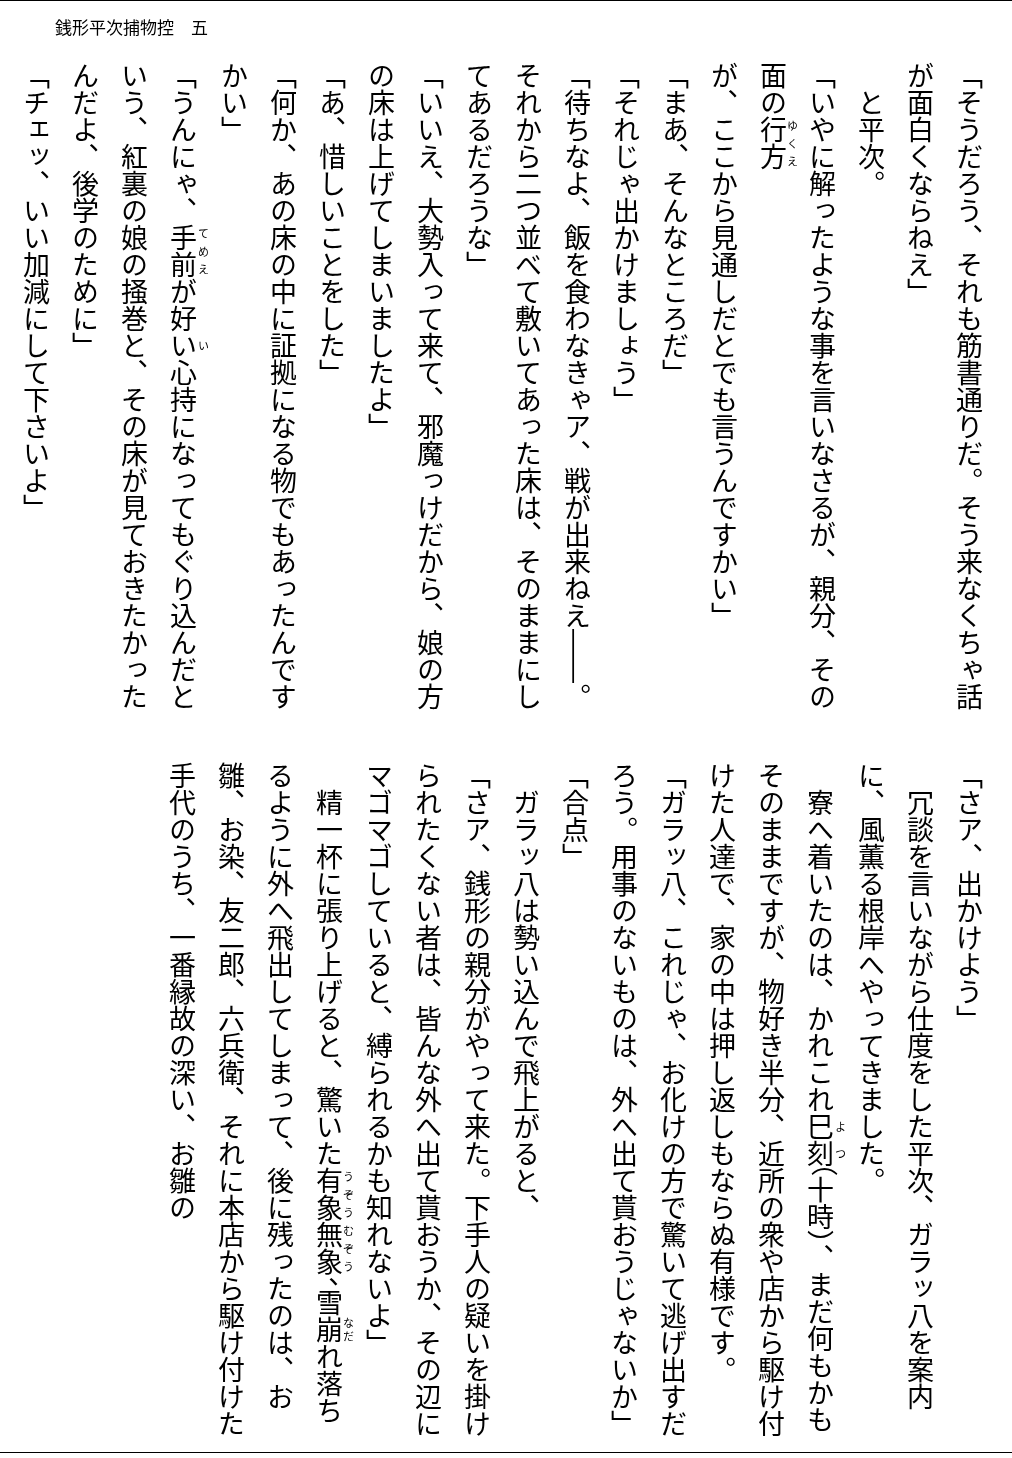銭形平次捕物控　五
「そうだろう、それも筋書通りだ。そう来なくちゃ話が面白くならねえ」
　と平次。
「いやに解ったような事を言いなさるが、親分、その面の行方が、ここから見通しだとでも言うんですかい」
「まあ、そんなところだ」
「それじゃ出かけましょう」
「待ちなよ、飯を食わなきゃア、戦が出来ねえ――。それから二つ並べて敷いてあった床は、そのままにしてあるだろうな」
「いいえ、大勢入って来て、邪魔っけだから、娘の方の床は上げてしまいましたよ」
「あ、惜しいことをした」
「何か、あの床の中に証拠になる物でもあったんですかい」
「うんにゃ、手前が好い心持になってもぐり込んだという、紅裏の娘の掻巻と、その床が見ておきたかったんだよ、後学のために」
「チェッ、いい加減にして下さいよ」
「さア、出かけよう」
　冗談を言いながら仕度をした平次、ガラッ八を案内に、風薫る根岸へやってきました。
　寮へ着いたのは、かれこれ巳刻（十時）、まだ何もかもそのままですが、物好き半分、近所の衆や店から駆け付けた人達で、家の中は押し返しもならぬ有様です。
「ガラッ八、これじゃ、お化けの方で驚いて逃げ出すだろう。用事のないものは、外へ出て貰おうじゃないか」
「合点」
　ガラッ八は勢い込んで飛上がると、
「さア、銭形の親分がやって来た。下手人の疑いを掛けられたくない者は、皆んな外へ出て貰おうか、その辺にマゴマゴしていると、縛られるかも知れないよ」
　精一杯に張り上げると、驚いた有象無象、雪崩れ落ちるように外へ飛出してしまって、後に残ったのは、お雛、お染、友二郎、六兵衛、それに本店から駆け付けた手代のうち、一番縁故の深い、お雛の